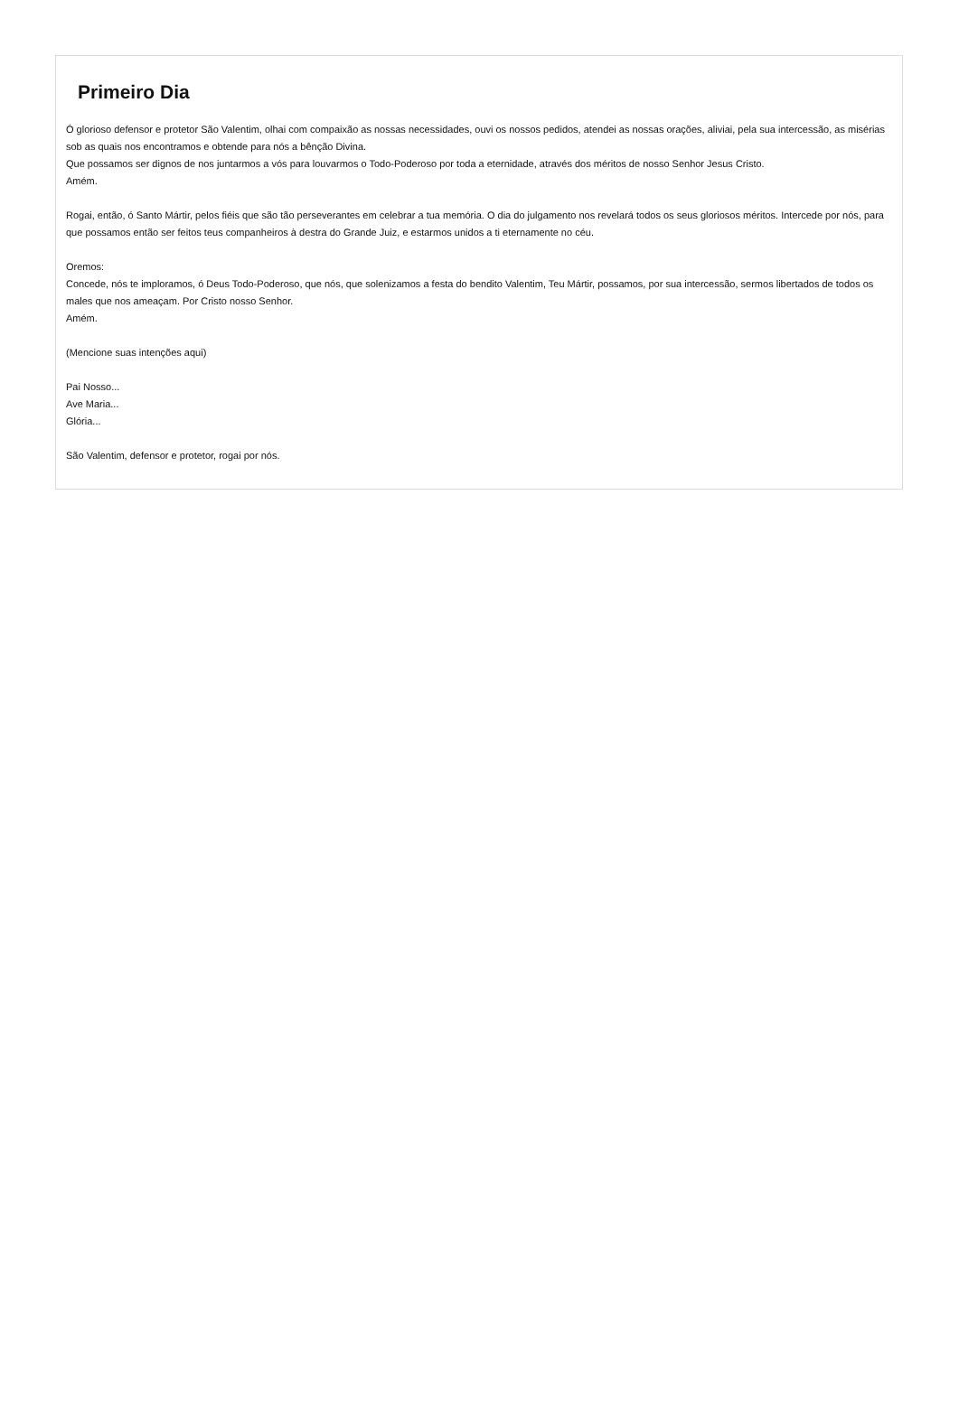Primeiro Dia
Ó glorioso defensor e protetor São Valentim, olhai com compaixão as nossas necessidades, ouvi os nossos pedidos, atendei as nossas orações, aliviai, pela sua intercessão, as misérias sob as quais nos encontramos e obtende para nós a bênção Divina.
Que possamos ser dignos de nos juntarmos a vós para louvarmos o Todo-Poderoso por toda a eternidade, através dos méritos de nosso Senhor Jesus Cristo.
Amém.
Rogai, então, ó Santo Mártir, pelos fiéis que são tão perseverantes em celebrar a tua memória. O dia do julgamento nos revelará todos os seus gloriosos méritos. Intercede por nós, para que possamos então ser feitos teus companheiros à destra do Grande Juiz, e estarmos unidos a ti eternamente no céu.
Oremos:
Concede, nós te imploramos, ó Deus Todo-Poderoso, que nós, que solenizamos a festa do bendito Valentim, Teu Mártir, possamos, por sua intercessão, sermos libertados de todos os males que nos ameaçam. Por Cristo nosso Senhor.
Amém.
(Mencione suas intenções aqui)
Pai Nosso...
Ave Maria...
Glória...
São Valentim, defensor e protetor, rogai por nós.